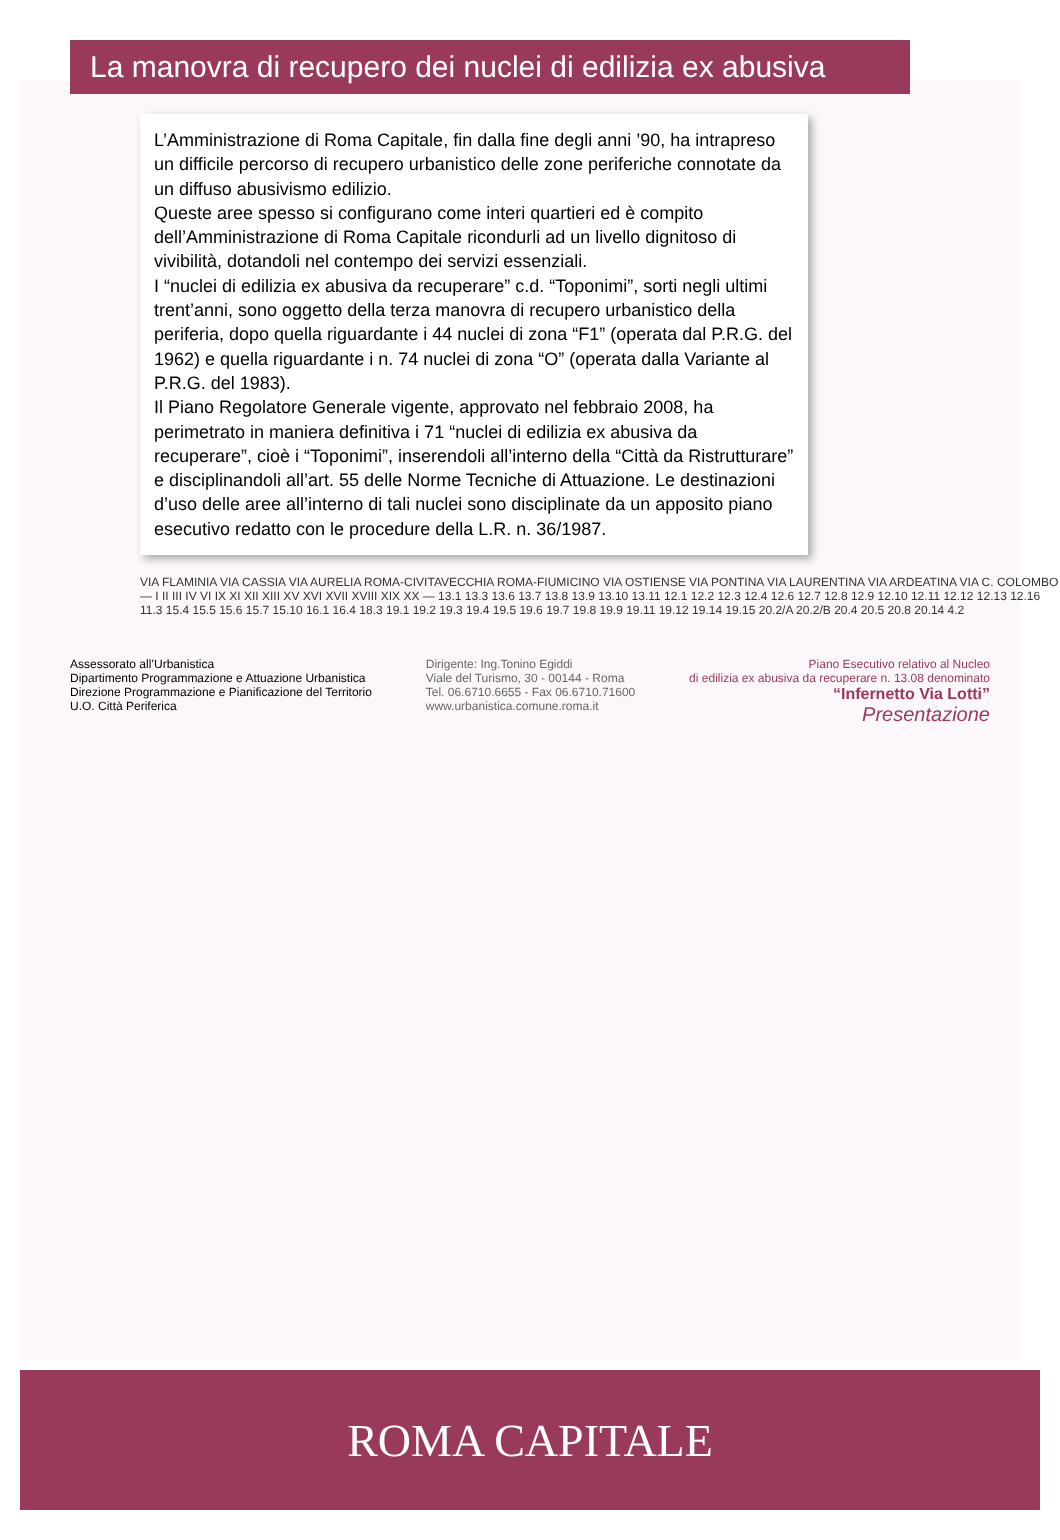La manovra di recupero dei nuclei di edilizia ex abusiva
L’Amministrazione di Roma Capitale, fin dalla fine degli anni ’90, ha intrapreso un difficile percorso di recupero urbanistico delle zone periferiche connotate da un diffuso abusivismo edilizio.
Queste aree spesso si configurano come interi quartieri ed è compito dell’Amministrazione di Roma Capitale ricondurli ad un livello dignitoso di vivibilità, dotandoli nel contempo dei servizi essenziali.
I “nuclei di edilizia ex abusiva da recuperare” c.d. “Toponimi”, sorti negli ultimi trent’anni, sono oggetto della terza manovra di recupero urbanistico della periferia, dopo quella riguardante i 44 nuclei di zona “F1” (operata dal P.R.G. del 1962) e quella riguardante i n. 74 nuclei di zona “O” (operata dalla Variante al P.R.G. del 1983).
Il Piano Regolatore Generale vigente, approvato nel febbraio 2008, ha perimetrato in maniera definitiva i 71 “nuclei di edilizia ex abusiva da recuperare”, cioè i “Toponimi”, inserendoli all’interno della “Città da Ristrutturare” e disciplinandoli all’art. 55 delle Norme Tecniche di Attuazione. Le destinazioni d’uso delle aree all’interno di tali nuclei sono disciplinate da un apposito piano esecutivo redatto con le procedure della L.R. n. 36/1987.
VIA FLAMINIA VIA CASSIA VIA AURELIA ROMA-CIVITAVECCHIA ROMA-FIUMICINO VIA OSTIENSE VIA PONTINA VIA LAURENTINA VIA ARDEATINA VIA C. COLOMBO — I II III IV VI IX XI XII XIII XV XVI XVII XVIII XIX XX — 13.1 13.3 13.6 13.7 13.8 13.9 13.10 13.11 12.1 12.2 12.3 12.4 12.6 12.7 12.8 12.9 12.10 12.11 12.12 12.13 12.16 11.3 15.4 15.5 15.6 15.7 15.10 16.1 16.4 18.3 19.1 19.2 19.3 19.4 19.5 19.6 19.7 19.8 19.9 19.11 19.12 19.14 19.15 20.2/A 20.2/B 20.4 20.5 20.8 20.14 4.2
Assessorato all’Urbanistica
Dipartimento Programmazione e Attuazione Urbanistica
Direzione Programmazione e Pianificazione del Territorio
U.O. Città Periferica
Dirigente: Ing.Tonino Egiddi
Viale del Turismo, 30 - 00144 - Roma
Tel. 06.6710.6655 - Fax 06.6710.71600
www.urbanistica.comune.roma.it
Piano Esecutivo relativo al Nucleo
di edilizia ex abusiva da recuperare n. 13.08 denominato
“Infernetto Via Lotti”
Presentazione
ROMA CAPITALE